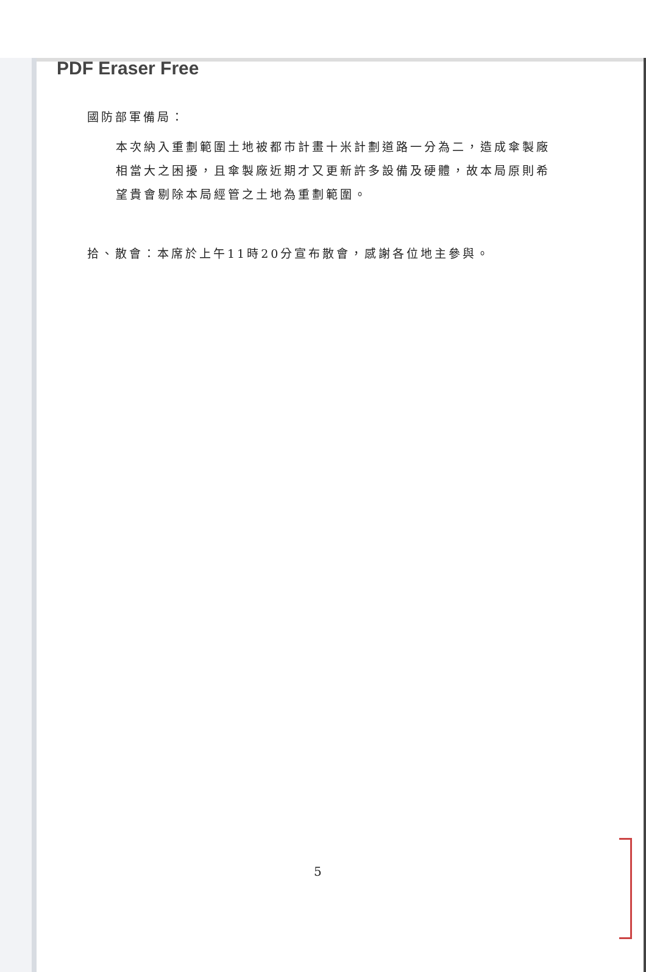PDF Eraser Free
國防部軍備局：
本次納入重劃範圍土地被都市計畫十米計劃道路一分為二，造成傘製廠相當大之困擾，且傘製廠近期才又更新許多設備及硬體，故本局原則希望貴會剔除本局經管之土地為重劃範圍。
拾、散會：本席於上午11時20分宣布散會，感謝各位地主參與。
5